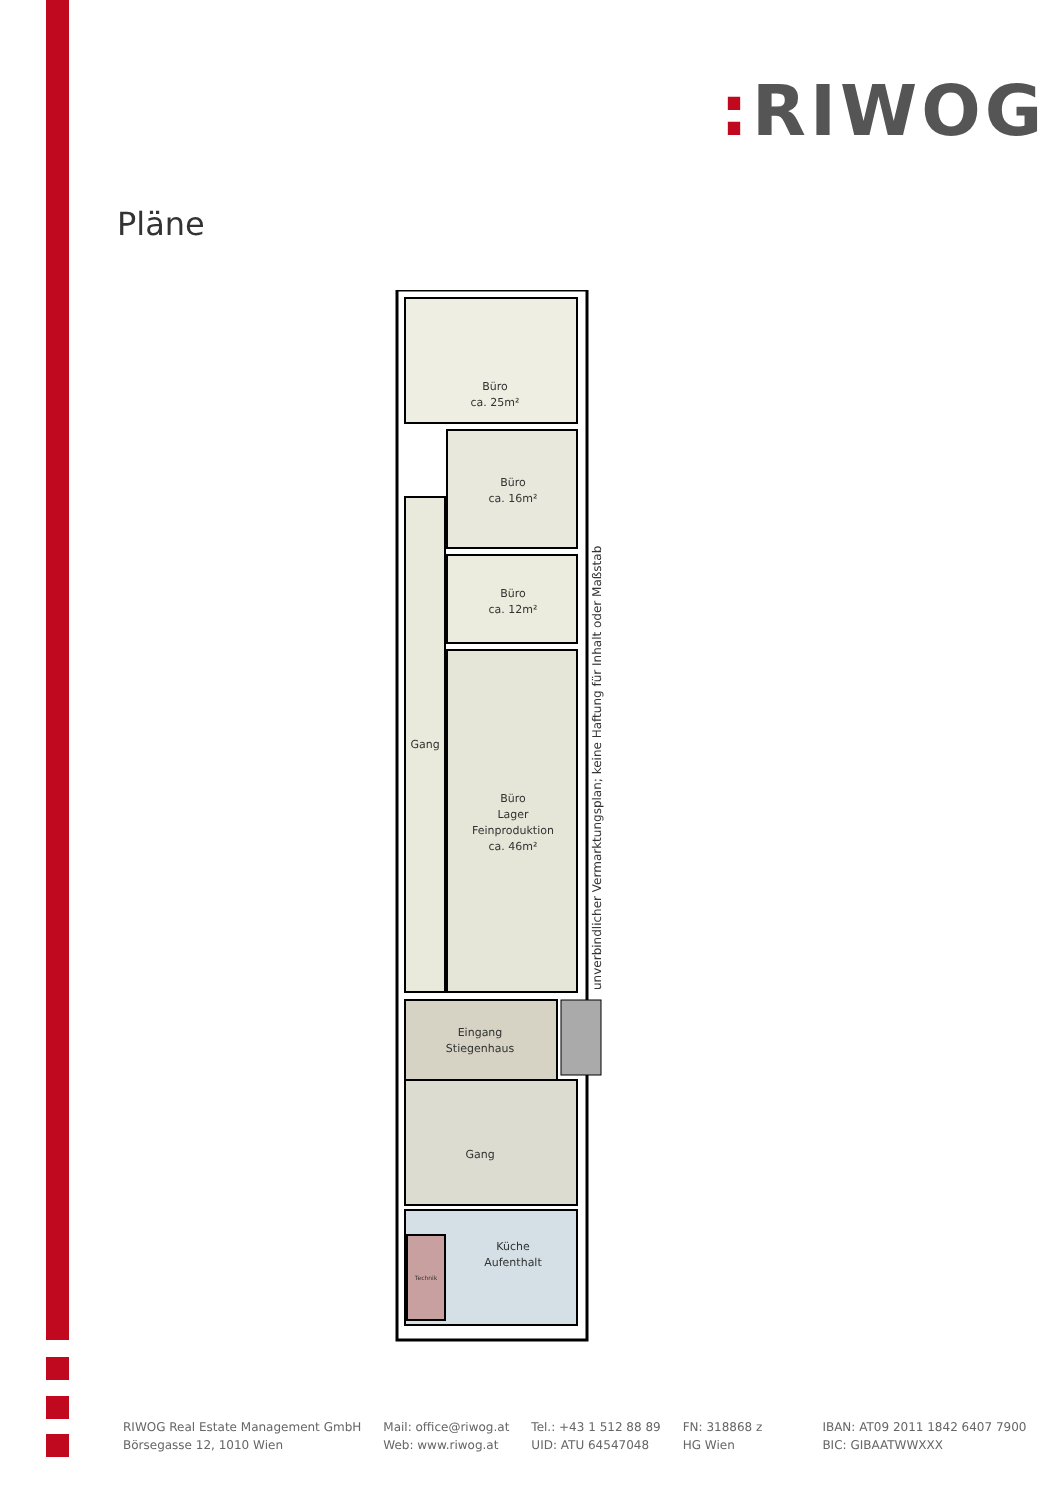: RIWOG
Pläne
Büro
ca. 25m²
Büro
ca. 16m²
Büro
ca. 12m²
Gang
Büro
Lager
Feinproduktion
ca. 46m²
Eingang
Stiegenhaus
Gang
Küche
Aufenthalt
Technik
unverbindlicher Vermarktungsplan; keine Haftung für Inhalt oder Maßstab
RIWOG Real Estate Management GmbH
Börsegasse 12, 1010 Wien
Mail: office@riwog.at
Web: www.riwog.at
Tel.: +43 1 512 88 89
UID: ATU 64547048
FN: 318868 z
HG Wien
IBAN: AT09 2011 1842 6407 7900
BIC: GIBAATWWXXX